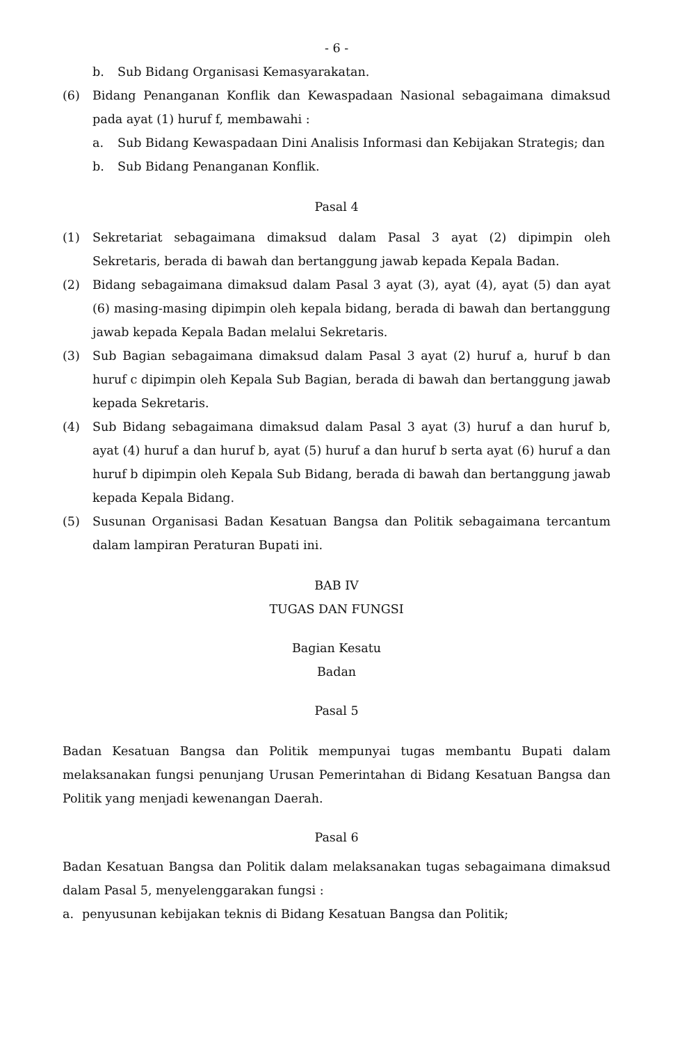- 6 -
b. Sub Bidang Organisasi Kemasyarakatan.
(6) Bidang Penanganan Konflik dan Kewaspadaan Nasional sebagaimana dimaksud pada ayat (1) huruf f, membawahi :
a. Sub Bidang Kewaspadaan Dini Analisis Informasi dan Kebijakan Strategis; dan
b. Sub Bidang Penanganan Konflik.
Pasal 4
(1) Sekretariat sebagaimana dimaksud dalam Pasal 3 ayat (2) dipimpin oleh Sekretaris, berada di bawah dan bertanggung jawab kepada Kepala Badan.
(2) Bidang sebagaimana dimaksud dalam Pasal 3 ayat (3), ayat (4), ayat (5) dan ayat (6) masing-masing dipimpin oleh kepala bidang, berada di bawah dan bertanggung jawab kepada Kepala Badan melalui Sekretaris.
(3) Sub Bagian sebagaimana dimaksud dalam Pasal 3 ayat (2) huruf a, huruf b dan huruf c dipimpin oleh Kepala Sub Bagian, berada di bawah dan bertanggung jawab kepada Sekretaris.
(4) Sub Bidang sebagaimana dimaksud dalam Pasal 3 ayat (3) huruf a dan huruf b, ayat (4) huruf a dan huruf b, ayat (5) huruf a dan huruf b serta ayat (6) huruf a dan huruf b dipimpin oleh Kepala Sub Bidang, berada di bawah dan bertanggung jawab kepada Kepala Bidang.
(5) Susunan Organisasi Badan Kesatuan Bangsa dan Politik sebagaimana tercantum dalam lampiran Peraturan Bupati ini.
BAB IV
TUGAS DAN FUNGSI
Bagian Kesatu
Badan
Pasal 5
Badan Kesatuan Bangsa dan Politik mempunyai tugas membantu Bupati dalam melaksanakan fungsi penunjang Urusan Pemerintahan di Bidang Kesatuan Bangsa dan Politik yang menjadi kewenangan Daerah.
Pasal 6
Badan Kesatuan Bangsa dan Politik dalam melaksanakan tugas sebagaimana dimaksud dalam Pasal 5, menyelenggarakan fungsi :
a. penyusunan kebijakan teknis di Bidang Kesatuan Bangsa dan Politik;